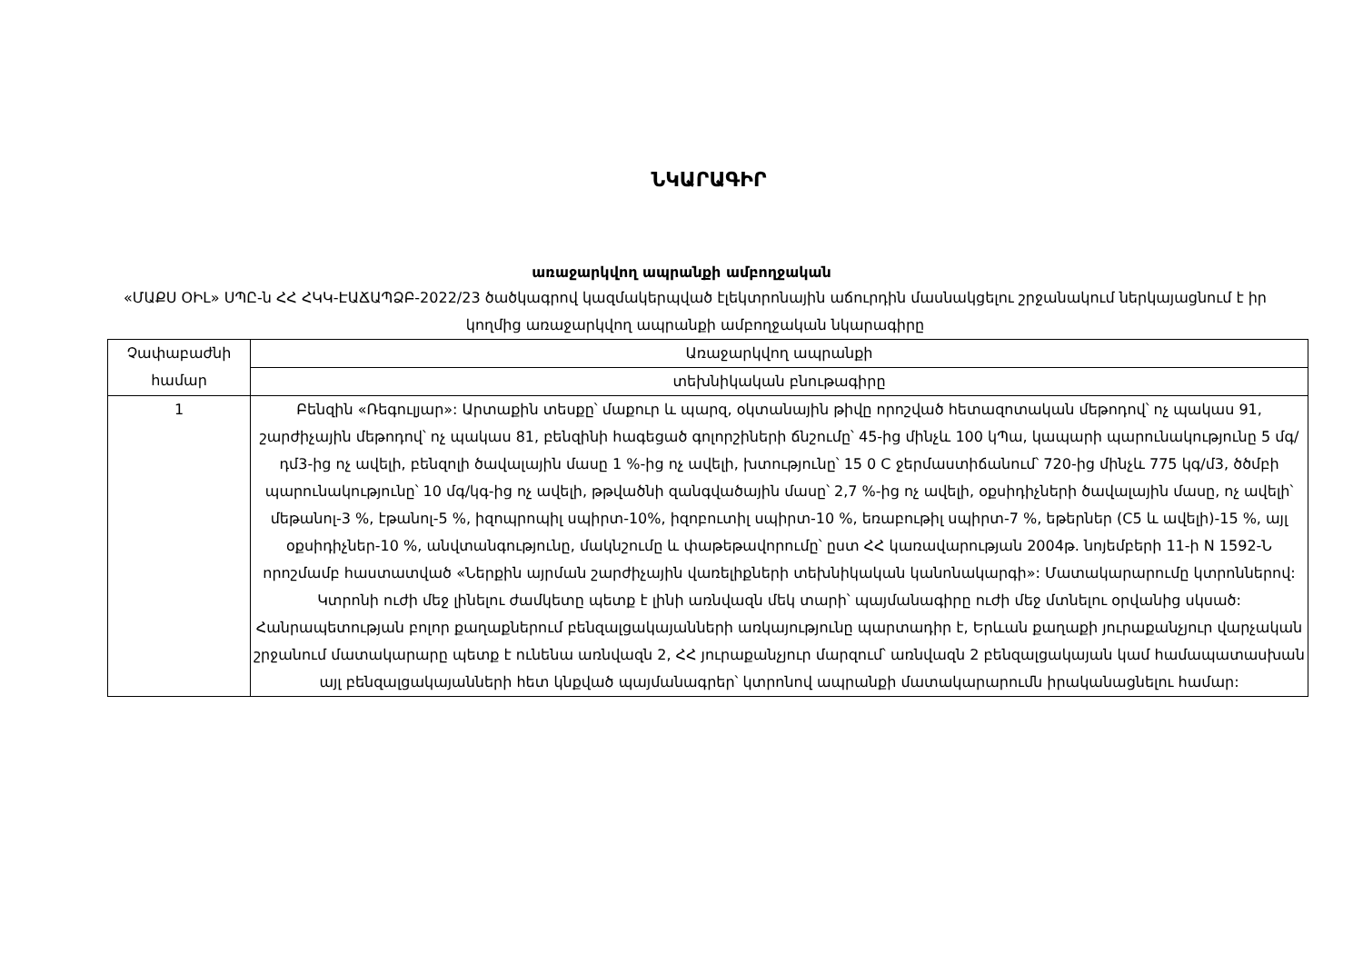ՆԿԱՐԱԳԻՐ
առաջարկվող ապրանքի ամբողջական
«ՄԱՔՍ ՕԻԼ» ՍՊԸ-ն ՀՀ ՀԿԿ-ԷԱՃԱՊՁԲ-2022/23 ծածկագրով կազմակերպված էլեկտրոնային աճուրդին մասնակցելու շրջանակում ներկայացնում է իր կողմից առաջարկվող ապրանքի ամբողջական նկարագիրը
| Չափաբաժնի համար | Առաջարկվող ապրանքի |
| | տեխնիկական բնութագիրը |
| 1 | Բենզին «Ռեգուլյար»: Արտաքին տեսքը՝ մաքուր և պարզ, օկտանային թիվը որոշված հետազոտական մեթոդով՝ ոչ պակաս 91, շարժիչային մեթոդով՝ ոչ պակաս 81, բենզինի հագեցած գոլորշիների ճնշումը՝ 45-ից մինչև 100 կՊա, կապարի պարունակությունը 5 մգ/դմ3-ից ոչ ավելի, բենզոլի ծավալային մասը 1 %-ից ոչ ավելի, խտությունը՝ 15 0 C ջերմաստիճանում՝ 720-ից մինչև 775 կգ/մ3, ծծմբի պարունակությունը՝ 10 մգ/կգ-ից ոչ ավելի, թթվածնի զանգվածային մասը՝ 2,7 %-ից ոչ ավելի, օքսիդիչների ծավալային մասը, ոչ ավելի՝ մեթանոլ-3 %, էթանոլ-5 %, իզոպրոպիլ սպիրտ-10%, իզոբուտիլ սպիրտ-10 %, եռաբութիլ սպիրտ-7 %, եթերներ (C5 և ավելի)-15 %, այլ օքսիդիչներ-10 %, անվտանգությունը, մակնշումը և փաթեթավորումը՝ ըստ ՀՀ կառավարության 2004թ. նոյեմբերի 11-ի N 1592-Ն որոշմամբ հաստատված «Ներքին այրման շարժիչային վառելիքների տեխնիկական կանոնակարգի»: Մատակարարումը կտրոններով: Կտրոնի ուժի մեջ լինելու ժամկետը պետք է լինի առնվազն մեկ տարի՝ պայմանագիրը ուժի մեջ մտնելու օրվանից սկսած: Հանրապետության բոլոր քաղաքներում բենզալցակայանների առկայությունը պարտադիր է, Երևան քաղաքի յուրաքանչյուր վարչական շրջանում մատակարարը պետք է ունենա առնվազն 2, ՀՀ յուրաքանչյուր մարզում՝ առնվազն 2 բենզալցակայան կամ համապատասխան այլ բենզալցակայանների հետ կնքված պայմանագրեր՝ կտրոնով ապրանքի մատակարարումն իրականացնելու համար: |